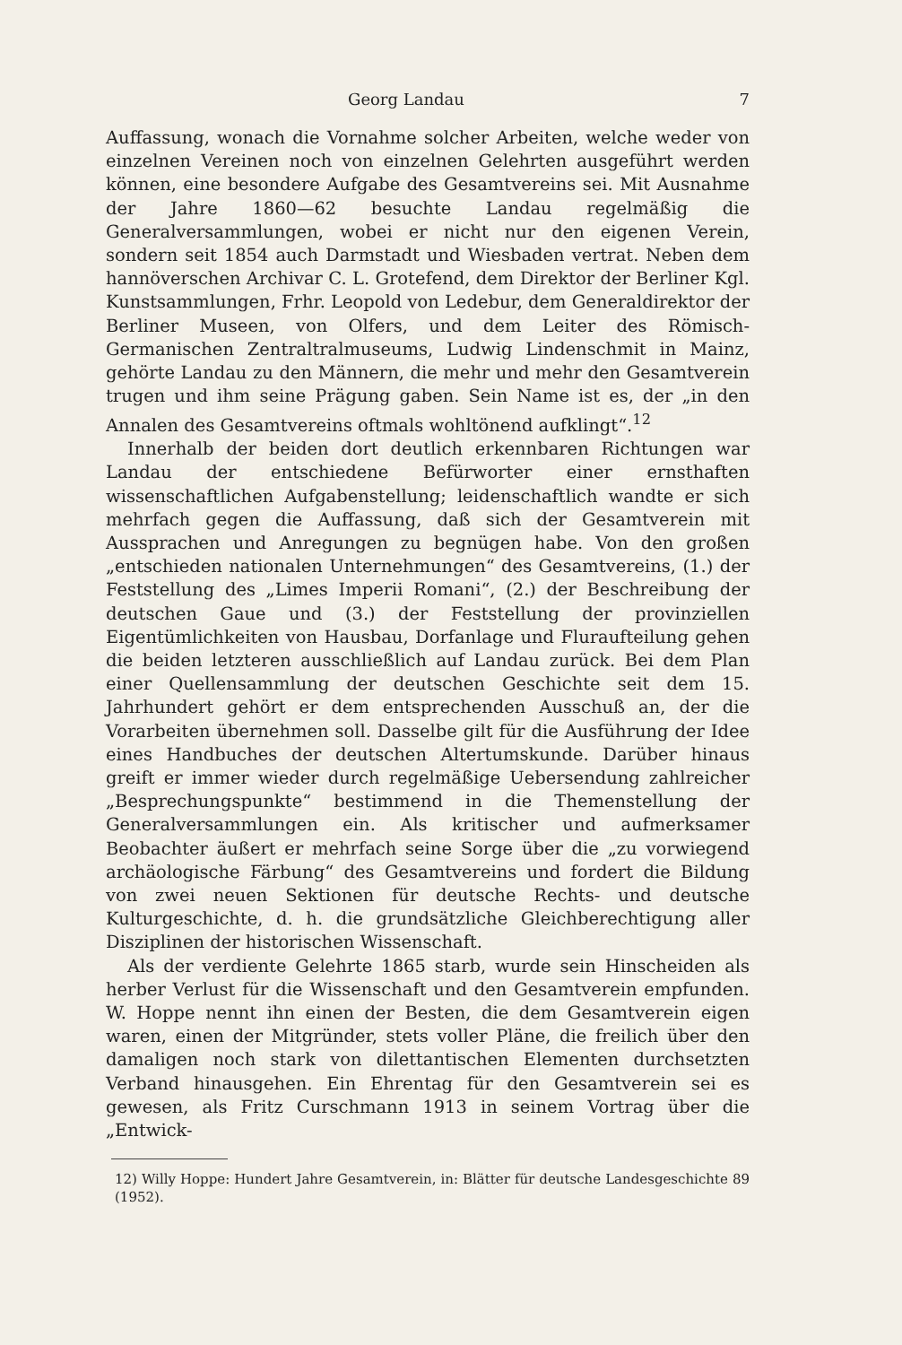Georg Landau 7
Auffassung, wonach die Vornahme solcher Arbeiten, welche weder von einzelnen Vereinen noch von einzelnen Gelehrten ausgeführt werden können, eine besondere Aufgabe des Gesamtvereins sei. Mit Ausnahme der Jahre 1860—62 besuchte Landau regelmäßig die Generalversammlungen, wobei er nicht nur den eigenen Verein, sondern seit 1854 auch Darmstadt und Wiesbaden vertrat. Neben dem hannöverschen Archivar C. L. Grotefend, dem Direktor der Berliner Kgl. Kunstsammlungen, Frhr. Leopold von Ledebur, dem Generaldirektor der Berliner Museen, von Olfers, und dem Leiter des Römisch-Germanischen Zentraltralmuseums, Ludwig Lindenschmit in Mainz, gehörte Landau zu den Männern, die mehr und mehr den Gesamtverein trugen und ihm seine Prägung gaben. Sein Name ist es, der „in den Annalen des Gesamtvereins oftmals wohltönend aufklingt“.<sup>12</sup>
Innerhalb der beiden dort deutlich erkennbaren Richtungen war Landau der entschiedene Befürworter einer ernsthaften wissenschaftlichen Aufgabenstellung; leidenschaftlich wandte er sich mehrfach gegen die Auffassung, daß sich der Gesamtverein mit Aussprachen und Anregungen zu begnügen habe. Von den großen „entschieden nationalen Unternehmungen“ des Gesamtvereins, (1.) der Feststellung des „Limes Imperii Romani“, (2.) der Beschreibung der deutschen Gaue und (3.) der Feststellung der provinziellen Eigentümlichkeiten von Hausbau, Dorfanlage und Fluraufteilung gehen die beiden letzteren ausschließlich auf Landau zurück. Bei dem Plan einer Quellensammlung der deutschen Geschichte seit dem 15. Jahrhundert gehört er dem entsprechenden Ausschuß an, der die Vorarbeiten übernehmen soll. Dasselbe gilt für die Ausführung der Idee eines Handbuches der deutschen Altertumskunde. Darüber hinaus greift er immer wieder durch regelmäßige Uebersendung zahlreicher „Besprechungspunkte“ bestimmend in die Themenstellung der Generalversammlungen ein. Als kritischer und aufmerksamer Beobachter äußert er mehrfach seine Sorge über die „zu vorwiegend archäologische Färbung“ des Gesamtvereins und fordert die Bildung von zwei neuen Sektionen für deutsche Rechts- und deutsche Kulturgeschichte, d. h. die grundsätzliche Gleichberechtigung aller Disziplinen der historischen Wissenschaft.
Als der verdiente Gelehrte 1865 starb, wurde sein Hinscheiden als herber Verlust für die Wissenschaft und den Gesamtverein empfunden. W. Hoppe nennt ihn einen der Besten, die dem Gesamtverein eigen waren, einen der Mitgründer, stets voller Pläne, die freilich über den damaligen noch stark von dilettantischen Elementen durchsetzten Verband hinausgehen. Ein Ehrentag für den Gesamtverein sei es gewesen, als Fritz Curschmann 1913 in seinem Vortrag über die „Entwick-
12) Willy Hoppe: Hundert Jahre Gesamtverein, in: Blätter für deutsche Landesgeschichte 89 (1952).